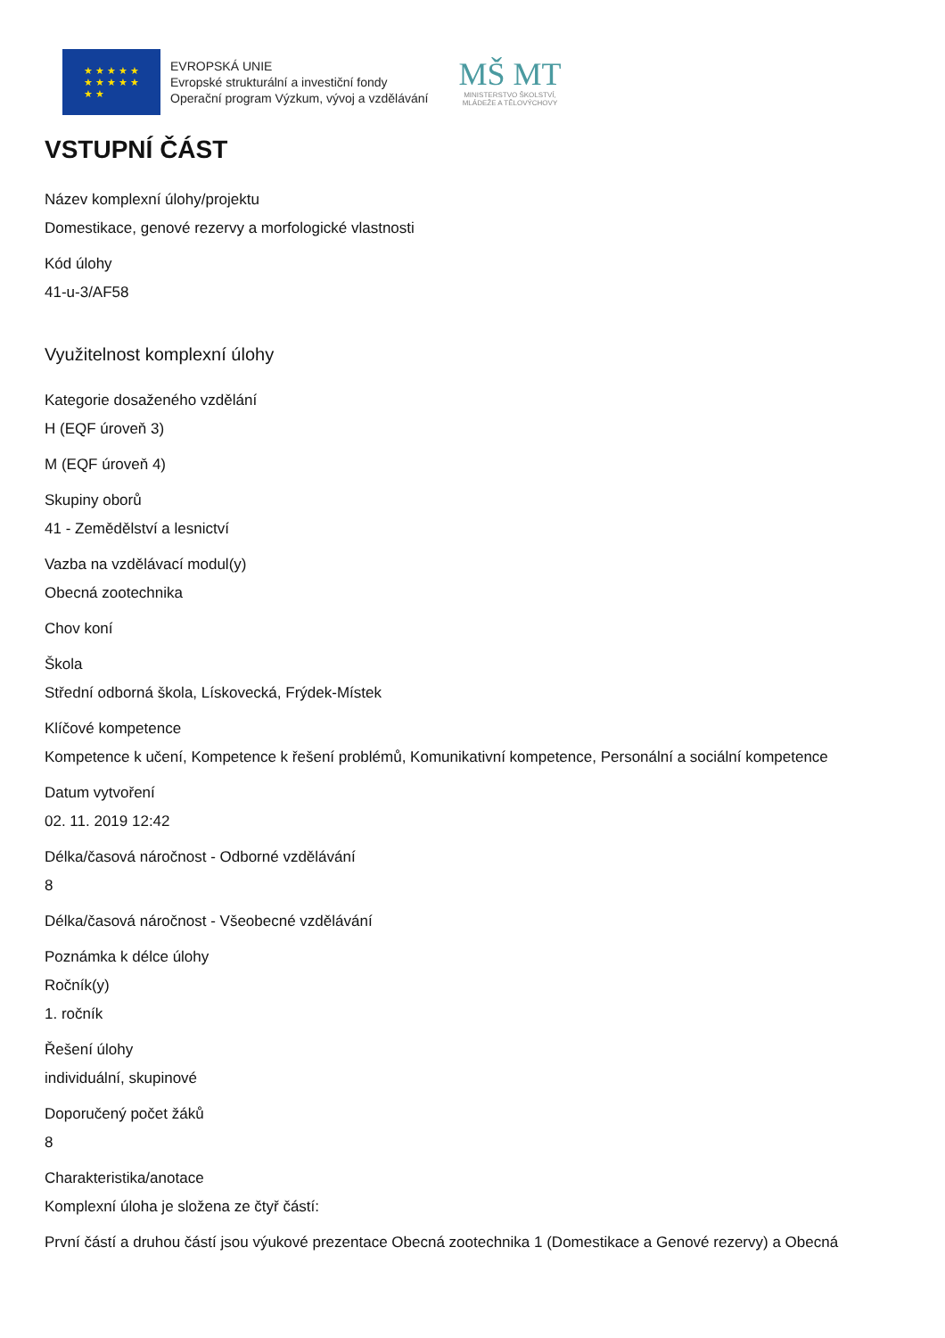★ ★ ★ ★ ★
★ ★ ★ ★ ★
★ ★
EVROPSKÁ UNIE
Evropské strukturální a investiční fondy
Operační program Výzkum, vývoj a vzdělávání
MŠ MT
MINISTERSTVO ŠKOLSTVÍ,
MLÁDEŽE A TĚLOVÝCHOVY
VSTUPNÍ ČÁST
Název komplexní úlohy/projektu
Domestikace, genové rezervy a morfologické vlastnosti
Kód úlohy
41-u-3/AF58
Využitelnost komplexní úlohy
Kategorie dosaženého vzdělání
H (EQF úroveň 3)
M (EQF úroveň 4)
Skupiny oborů
41 - Zemědělství a lesnictví
Vazba na vzdělávací modul(y)
Obecná zootechnika
Chov koní
Škola
Střední odborná škola, Lískovecká, Frýdek-Místek
Klíčové kompetence
Kompetence k učení, Kompetence k řešení problémů, Komunikativní kompetence, Personální a sociální kompetence
Datum vytvoření
02. 11. 2019 12:42
Délka/časová náročnost - Odborné vzdělávání
8
Délka/časová náročnost - Všeobecné vzdělávání
Poznámka k délce úlohy
Ročník(y)
1. ročník
Řešení úlohy
individuální, skupinové
Doporučený počet žáků
8
Charakteristika/anotace
Komplexní úloha je složena ze čtyř částí:
První částí a druhou částí jsou výukové prezentace Obecná zootechnika 1 (Domestikace a Genové rezervy) a Obecná